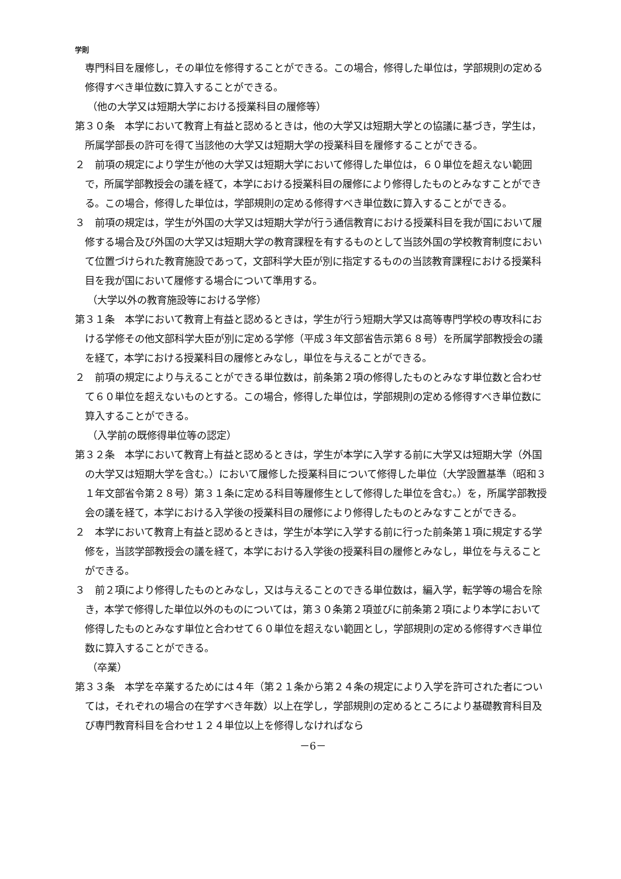学則
専門科目を履修し，その単位を修得することができる。この場合，修得した単位は，学部規則の定める修得すべき単位数に算入することができる。
（他の大学又は短期大学における授業科目の履修等）
第３０条　本学において教育上有益と認めるときは，他の大学又は短期大学との協議に基づき，学生は，所属学部長の許可を得て当該他の大学又は短期大学の授業科目を履修することができる。
２　前項の規定により学生が他の大学又は短期大学において修得した単位は，６０単位を超えない範囲で，所属学部教授会の議を経て，本学における授業科目の履修により修得したものとみなすことができる。この場合，修得した単位は，学部規則の定める修得すべき単位数に算入することができる。
３　前項の規定は，学生が外国の大学又は短期大学が行う通信教育における授業科目を我が国において履修する場合及び外国の大学又は短期大学の教育課程を有するものとして当該外国の学校教育制度において位置づけられた教育施設であって，文部科学大臣が別に指定するものの当該教育課程における授業科目を我が国において履修する場合について準用する。
（大学以外の教育施設等における学修）
第３１条　本学において教育上有益と認めるときは，学生が行う短期大学又は高等専門学校の専攻科における学修その他文部科学大臣が別に定める学修（平成３年文部省告示第６８号）を所属学部教授会の議を経て，本学における授業科目の履修とみなし，単位を与えることができる。
２　前項の規定により与えることができる単位数は，前条第２項の修得したものとみなす単位数と合わせて６０単位を超えないものとする。この場合，修得した単位は，学部規則の定める修得すべき単位数に算入することができる。
（入学前の既修得単位等の認定）
第３２条　本学において教育上有益と認めるときは，学生が本学に入学する前に大学又は短期大学（外国の大学又は短期大学を含む。）において履修した授業科目について修得した単位（大学設置基準（昭和３１年文部省令第２８号）第３１条に定める科目等履修生として修得した単位を含む。）を，所属学部教授会の議を経て，本学における入学後の授業科目の履修により修得したものとみなすことができる。
２　本学において教育上有益と認めるときは，学生が本学に入学する前に行った前条第１項に規定する学修を，当該学部教授会の議を経て，本学における入学後の授業科目の履修とみなし，単位を与えることができる。
３　前２項により修得したものとみなし，又は与えることのできる単位数は，編入学，転学等の場合を除き，本学で修得した単位以外のものについては，第３０条第２項並びに前条第２項により本学において修得したものとみなす単位と合わせて６０単位を超えない範囲とし，学部規則の定める修得すべき単位数に算入することができる。
（卒業）
第３３条　本学を卒業するためには４年（第２１条から第２４条の規定により入学を許可された者については，それぞれの場合の在学すべき年数）以上在学し，学部規則の定めるところにより基礎教育科目及び専門教育科目を合わせ１２４単位以上を修得しなければなら
－6－